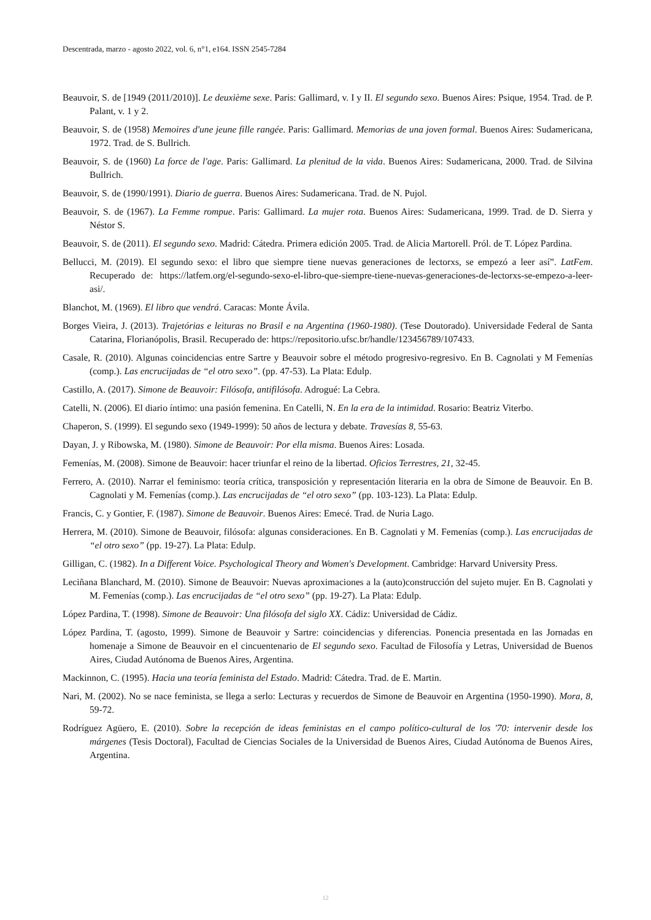Descentrada, marzo - agosto 2022, vol. 6, n°1, e164. ISSN 2545-7284
Beauvoir, S. de [1949 (2011/2010)]. Le deuxième sexe. Paris: Gallimard, v. I y II. El segundo sexo. Buenos Aires: Psique, 1954. Trad. de P. Palant, v. 1 y 2.
Beauvoir, S. de (1958) Memoires d'une jeune fille rangée. Paris: Gallimard. Memorias de una joven formal. Buenos Aires: Sudamericana, 1972. Trad. de S. Bullrich.
Beauvoir, S. de (1960) La force de l'age. Paris: Gallimard. La plenitud de la vida. Buenos Aires: Sudamericana, 2000. Trad. de Silvina Bullrich.
Beauvoir, S. de (1990/1991). Diario de guerra. Buenos Aires: Sudamericana. Trad. de N. Pujol.
Beauvoir, S. de (1967). La Femme rompue. Paris: Gallimard. La mujer rota. Buenos Aires: Sudamericana, 1999. Trad. de D. Sierra y Néstor S.
Beauvoir, S. de (2011). El segundo sexo. Madrid: Cátedra. Primera edición 2005. Trad. de Alicia Martorell. Pról. de T. López Pardina.
Bellucci, M. (2019). El segundo sexo: el libro que siempre tiene nuevas generaciones de lectorxs, se empezó a leer así”. LatFem. Recuperado de: https://latfem.org/el-segundo-sexo-el-libro-que-siempre-tiene-nuevas-generaciones-de-lectorxs-se-empezo-a-leer-asi/.
Blanchot, M. (1969). El libro que vendrá. Caracas: Monte Ávila.
Borges Vieira, J. (2013). Trajetórias e leituras no Brasil e na Argentina (1960-1980). (Tese Doutorado). Universidade Federal de Santa Catarina, Florianópolis, Brasil. Recuperado de: https://repositorio.ufsc.br/handle/123456789/107433.
Casale, R. (2010). Algunas coincidencias entre Sartre y Beauvoir sobre el método progresivo-regresivo. En B. Cagnolati y M Femenías (comp.). Las encrucijadas de “el otro sexo”. (pp. 47-53). La Plata: Edulp.
Castillo, A. (2017). Simone de Beauvoir: Filósofa, antifilósofa. Adrogué: La Cebra.
Catelli, N. (2006). El diario íntimo: una pasión femenina. En Catelli, N. En la era de la intimidad. Rosario: Beatriz Viterbo.
Chaperon, S. (1999). El segundo sexo (1949-1999): 50 años de lectura y debate. Travesías 8, 55-63.
Dayan, J. y Ribowska, M. (1980). Simone de Beauvoir: Por ella misma. Buenos Aires: Losada.
Femenías, M. (2008). Simone de Beauvoir: hacer triunfar el reino de la libertad. Oficios Terrestres, 21, 32-45.
Ferrero, A. (2010). Narrar el feminismo: teoría crítica, transposición y representación literaria en la obra de Simone de Beauvoir. En B. Cagnolati y M. Femenías (comp.). Las encrucijadas de “el otro sexo” (pp. 103-123). La Plata: Edulp.
Francis, C. y Gontier, F. (1987). Simone de Beauvoir. Buenos Aires: Emecé. Trad. de Nuria Lago.
Herrera, M. (2010). Simone de Beauvoir, filósofa: algunas consideraciones. En B. Cagnolati y M. Femenías (comp.). Las encrucijadas de “el otro sexo” (pp. 19-27). La Plata: Edulp.
Gilligan, C. (1982). In a Different Voice. Psychological Theory and Women's Development. Cambridge: Harvard University Press.
Leciñana Blanchard, M. (2010). Simone de Beauvoir: Nuevas aproximaciones a la (auto)construcción del sujeto mujer. En B. Cagnolati y M. Femenías (comp.). Las encrucijadas de “el otro sexo” (pp. 19-27). La Plata: Edulp.
López Pardina, T. (1998). Simone de Beauvoir: Una filósofa del siglo XX. Cádiz: Universidad de Cádiz.
López Pardina, T. (agosto, 1999). Simone de Beauvoir y Sartre: coincidencias y diferencias. Ponencia presentada en las Jornadas en homenaje a Simone de Beauvoir en el cincuentenario de El segundo sexo. Facultad de Filosofía y Letras, Universidad de Buenos Aires, Ciudad Autónoma de Buenos Aires, Argentina.
Mackinnon, C. (1995). Hacia una teoría feminista del Estado. Madrid: Cátedra. Trad. de E. Martin.
Nari, M. (2002). No se nace feminista, se llega a serlo: Lecturas y recuerdos de Simone de Beauvoir en Argentina (1950-1990). Mora, 8, 59-72.
Rodríguez Agüero, E. (2010). Sobre la recepción de ideas feministas en el campo político-cultural de los '70: intervenir desde los márgenes (Tesis Doctoral), Facultad de Ciencias Sociales de la Universidad de Buenos Aires, Ciudad Autónoma de Buenos Aires, Argentina.
12